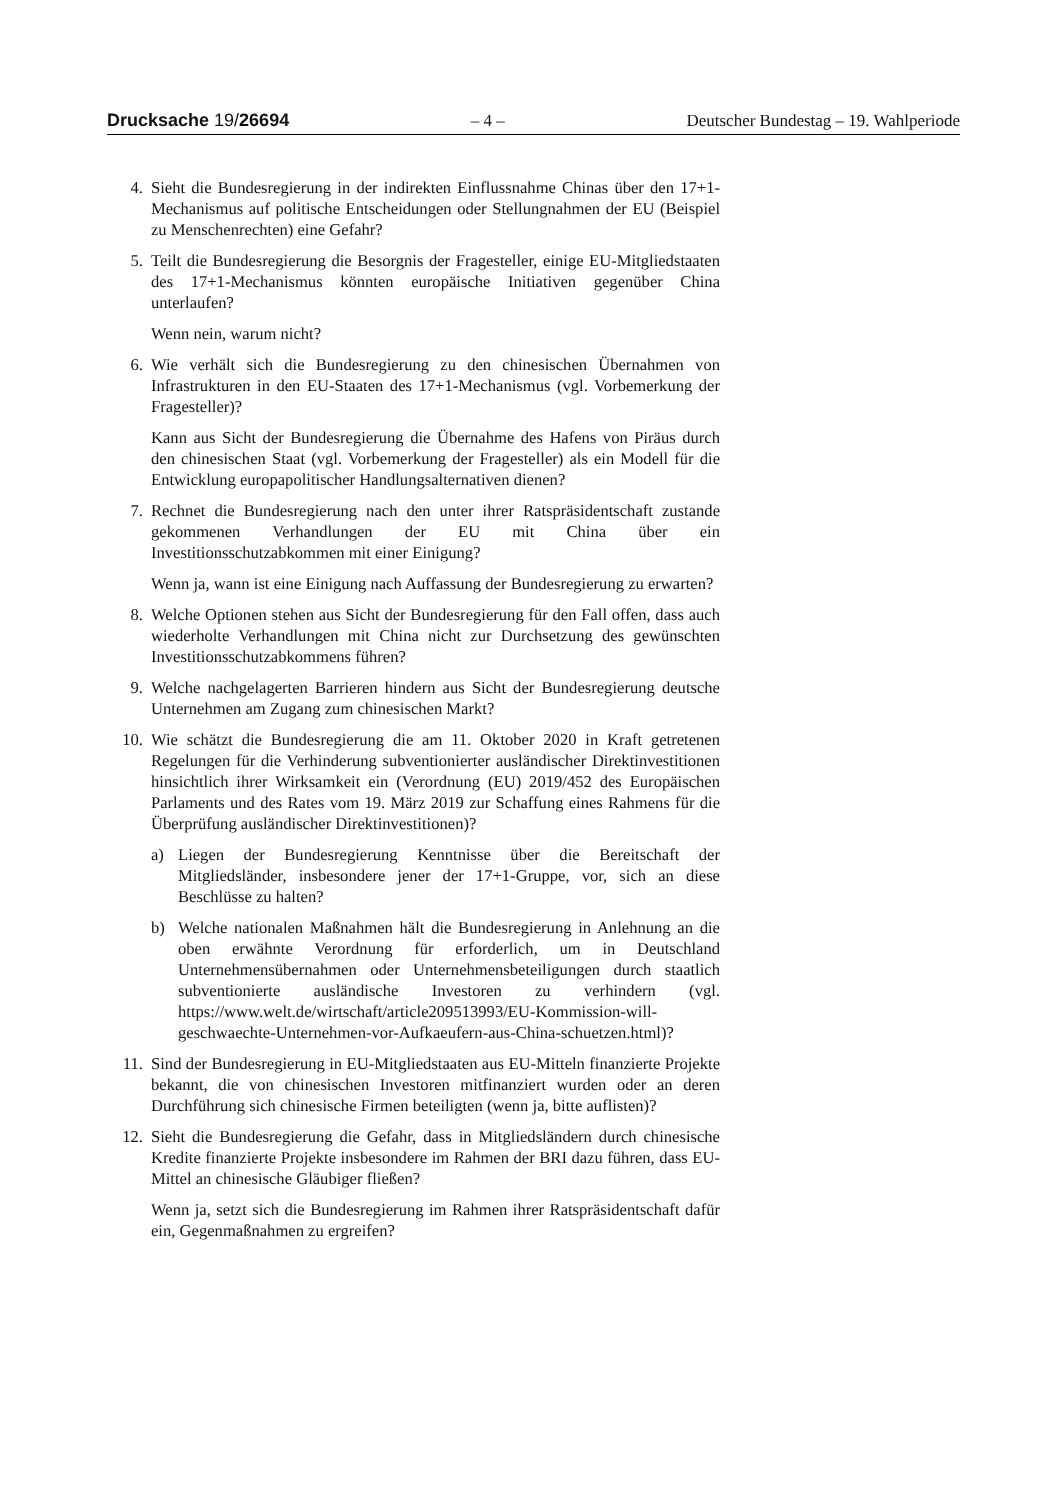Drucksache 19/26694 – 4 – Deutscher Bundestag – 19. Wahlperiode
4. Sieht die Bundesregierung in der indirekten Einflussnahme Chinas über den 17+1-Mechanismus auf politische Entscheidungen oder Stellungnahmen der EU (Beispiel zu Menschenrechten) eine Gefahr?
5. Teilt die Bundesregierung die Besorgnis der Fragesteller, einige EU-Mitgliedstaaten des 17+1-Mechanismus könnten europäische Initiativen gegenüber China unterlaufen?
Wenn nein, warum nicht?
6. Wie verhält sich die Bundesregierung zu den chinesischen Übernahmen von Infrastrukturen in den EU-Staaten des 17+1-Mechanismus (vgl. Vorbemerkung der Fragesteller)?
Kann aus Sicht der Bundesregierung die Übernahme des Hafens von Piräus durch den chinesischen Staat (vgl. Vorbemerkung der Fragesteller) als ein Modell für die Entwicklung europapolitischer Handlungsalternativen dienen?
7. Rechnet die Bundesregierung nach den unter ihrer Ratspräsidentschaft zustande gekommenen Verhandlungen der EU mit China über ein Investitionsschutzabkommen mit einer Einigung?
Wenn ja, wann ist eine Einigung nach Auffassung der Bundesregierung zu erwarten?
8. Welche Optionen stehen aus Sicht der Bundesregierung für den Fall offen, dass auch wiederholte Verhandlungen mit China nicht zur Durchsetzung des gewünschten Investitionsschutzabkommens führen?
9. Welche nachgelagerten Barrieren hindern aus Sicht der Bundesregierung deutsche Unternehmen am Zugang zum chinesischen Markt?
10. Wie schätzt die Bundesregierung die am 11. Oktober 2020 in Kraft getretenen Regelungen für die Verhinderung subventionierter ausländischer Direktinvestitionen hinsichtlich ihrer Wirksamkeit ein (Verordnung (EU) 2019/452 des Europäischen Parlaments und des Rates vom 19. März 2019 zur Schaffung eines Rahmens für die Überprüfung ausländischer Direktinvestitionen)?
a) Liegen der Bundesregierung Kenntnisse über die Bereitschaft der Mitgliedsländer, insbesondere jener der 17+1-Gruppe, vor, sich an diese Beschlüsse zu halten?
b) Welche nationalen Maßnahmen hält die Bundesregierung in Anlehnung an die oben erwähnte Verordnung für erforderlich, um in Deutschland Unternehmensübernahmen oder Unternehmensbeteiligungen durch staatlich subventionierte ausländische Investoren zu verhindern (vgl. https://www.welt.de/wirtschaft/article209513993/EU-Kommission-will-geschwaechte-Unternehmen-vor-Aufkaeufern-aus-China-schuetzen.html)?
11. Sind der Bundesregierung in EU-Mitgliedstaaten aus EU-Mitteln finanzierte Projekte bekannt, die von chinesischen Investoren mitfinanziert wurden oder an deren Durchführung sich chinesische Firmen beteiligten (wenn ja, bitte auflisten)?
12. Sieht die Bundesregierung die Gefahr, dass in Mitgliedsländern durch chinesische Kredite finanzierte Projekte insbesondere im Rahmen der BRI dazu führen, dass EU-Mittel an chinesische Gläubiger fließen?
Wenn ja, setzt sich die Bundesregierung im Rahmen ihrer Ratspräsidentschaft dafür ein, Gegenmaßnahmen zu ergreifen?